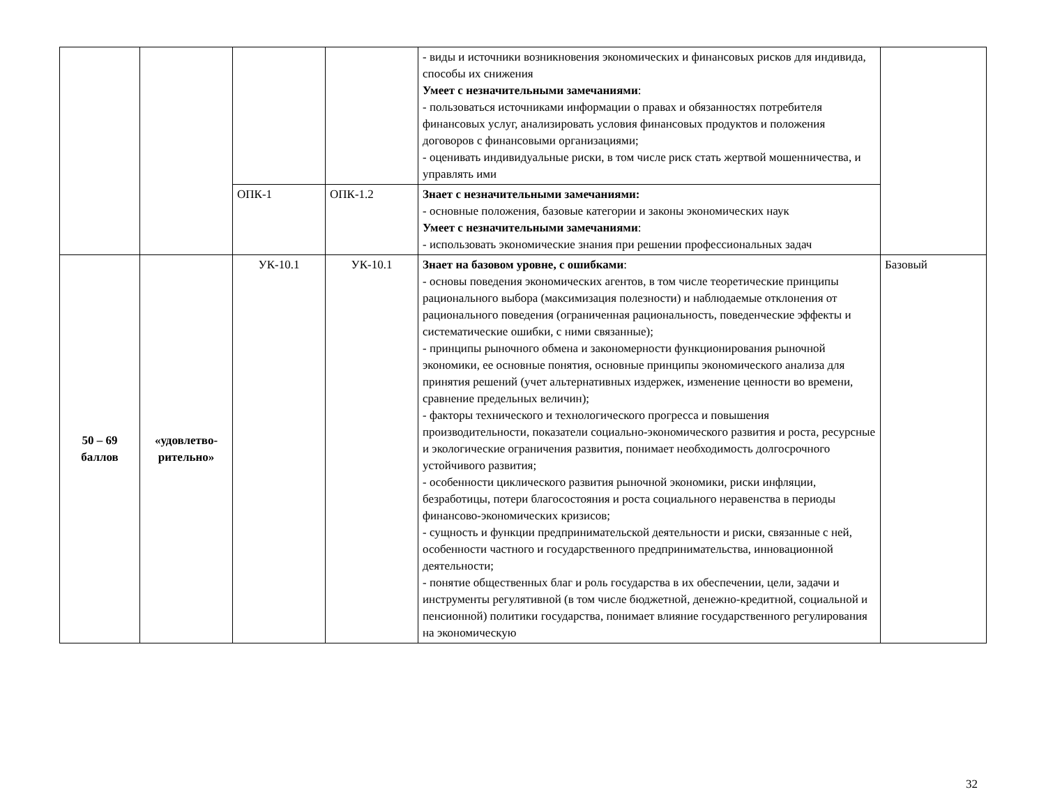| | | | | - виды и источники возникновения экономических и финансовых рисков для индивида, способы их снижения Умеет с незначительными замечаниями : - пользоваться источниками информации о правах и обязанностях потребителя финансовых услуг, анализировать условия финансовых продуктов и положения договоров с финансовыми организациями; - оценивать индивидуальные риски, в том числе риск стать жертвой мошенничества, и управлять ими | |
| | | ОПК-1 | ОПК-1.2 | Знает с незначительными замечаниями: - основные положения, базовые категории и законы экономических наук Умеет с незначительными замечаниями : - использовать экономические знания при решении профессиональных задач | |
| 50 – 69 баллов | «удовлетво-рительно» | УК-10.1 | УК-10.1 | Знает на базовом уровне, с ошибками : - основы поведения экономических агентов, в том числе теоретические принципы рационального выбора (максимизация полезности) и наблюдаемые отклонения от рационального поведения (ограниченная рациональность, поведенческие эффекты и систематические ошибки, с ними связанные); - принципы рыночного обмена и закономерности функционирования рыночной экономики, ее основные понятия, основные принципы экономического анализа для принятия решений (учет альтернативных издержек, изменение ценности во времени, сравнение предельных величин); - факторы технического и технологического прогресса и повышения производительности, показатели социально-экономического развития и роста, ресурсные и экологические ограничения развития, понимает необходимость долгосрочного устойчивого развития; - особенности циклического развития рыночной экономики, риски инфляции, безработицы, потери благосостояния и роста социального неравенства в периоды финансово-экономических кризисов; - сущность и функции предпринимательской деятельности и риски, связанные с ней, особенности частного и государственного предпринимательства, инновационной деятельности; - понятие общественных благ и роль государства в их обеспечении, цели, задачи и инструменты регулятивной (в том числе бюджетной, денежно-кредитной, социальной и пенсионной) политики государства, понимает влияние государственного регулирования на экономическую | Базовый |
32